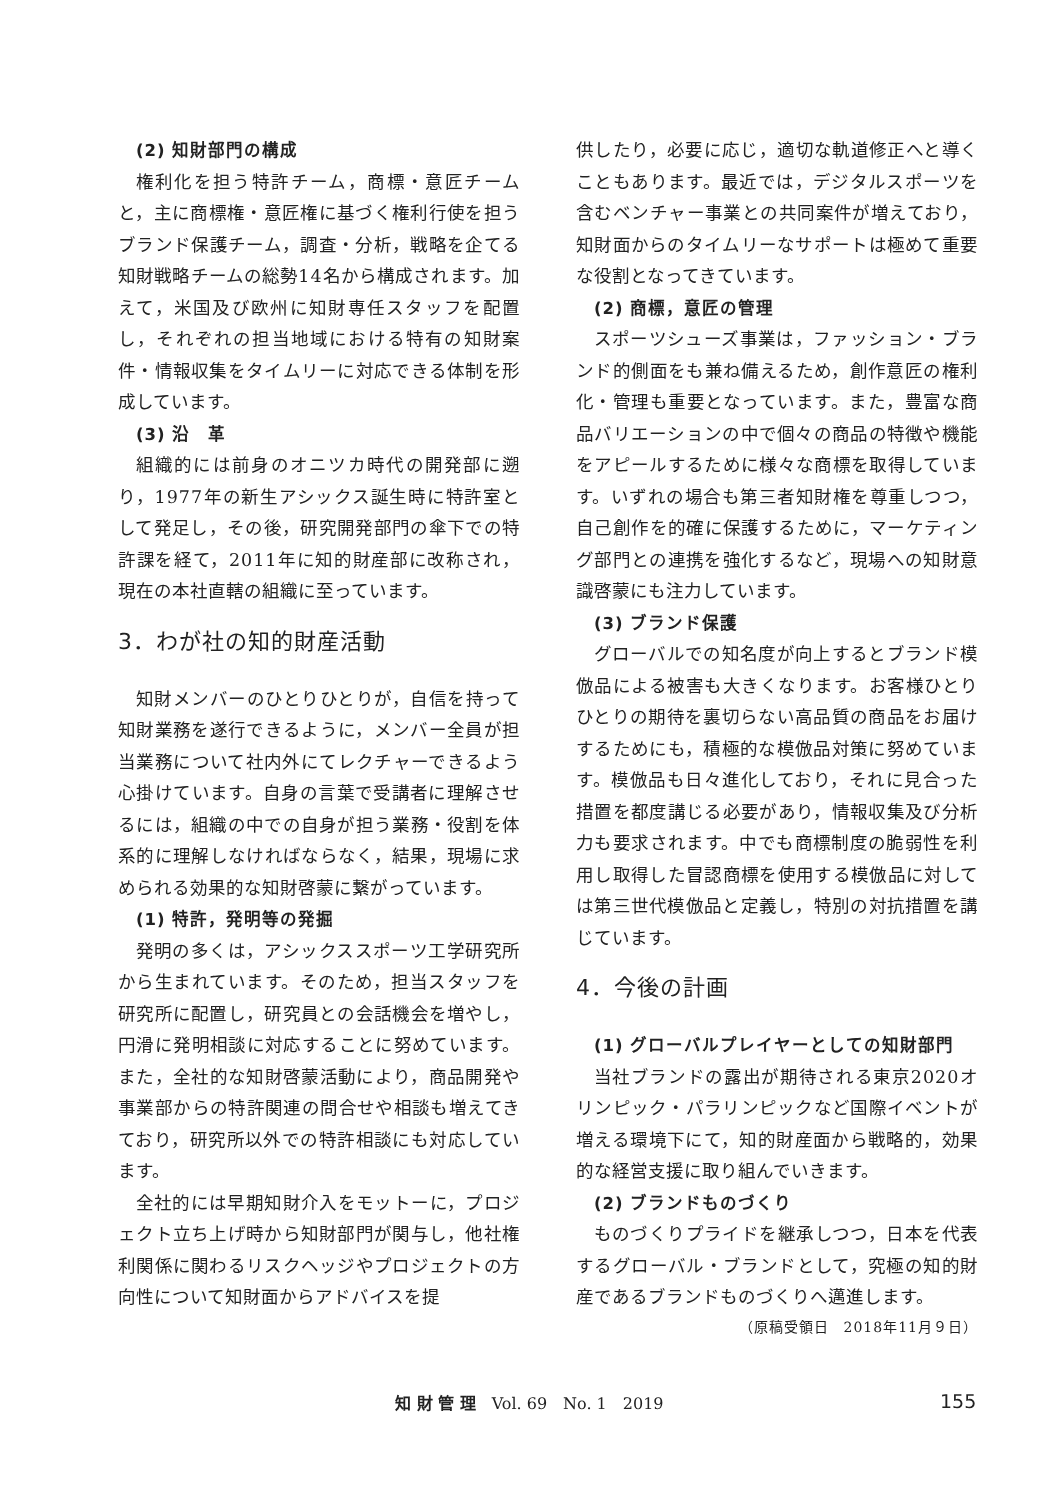(2) 知財部門の構成
権利化を担う特許チーム，商標・意匠チームと，主に商標権・意匠権に基づく権利行使を担うブランド保護チーム，調査・分析，戦略を企てる知財戦略チームの総勢14名から構成されます。加えて，米国及び欧州に知財専任スタッフを配置し，それぞれの担当地域における特有の知財案件・情報収集をタイムリーに対応できる体制を形成しています。
(3) 沿　革
組織的には前身のオニツカ時代の開発部に遡り，1977年の新生アシックス誕生時に特許室として発足し，その後，研究開発部門の傘下での特許課を経て，2011年に知的財産部に改称され，現在の本社直轄の組織に至っています。
3．わが社の知的財産活動
知財メンバーのひとりひとりが，自信を持って知財業務を遂行できるように，メンバー全員が担当業務について社内外にてレクチャーできるよう心掛けています。自身の言葉で受講者に理解させるには，組織の中での自身が担う業務・役割を体系的に理解しなければならなく，結果，現場に求められる効果的な知財啓蒙に繋がっています。
(1) 特許，発明等の発掘
発明の多くは，アシックススポーツ工学研究所から生まれています。そのため，担当スタッフを研究所に配置し，研究員との会話機会を増やし，円滑に発明相談に対応することに努めています。また，全社的な知財啓蒙活動により，商品開発や事業部からの特許関連の問合せや相談も増えてきており，研究所以外での特許相談にも対応しています。
全社的には早期知財介入をモットーに，プロジェクト立ち上げ時から知財部門が関与し，他社権利関係に関わるリスクヘッジやプロジェクトの方向性について知財面からアドバイスを提
供したり，必要に応じ，適切な軌道修正へと導くこともあります。最近では，デジタルスポーツを含むベンチャー事業との共同案件が増えており，知財面からのタイムリーなサポートは極めて重要な役割となってきています。
(2) 商標，意匠の管理
スポーツシューズ事業は，ファッション・ブランド的側面をも兼ね備えるため，創作意匠の権利化・管理も重要となっています。また，豊富な商品バリエーションの中で個々の商品の特徴や機能をアピールするために様々な商標を取得しています。いずれの場合も第三者知財権を尊重しつつ，自己創作を的確に保護するために，マーケティング部門との連携を強化するなど，現場への知財意識啓蒙にも注力しています。
(3) ブランド保護
グローバルでの知名度が向上するとブランド模倣品による被害も大きくなります。お客様ひとりひとりの期待を裏切らない高品質の商品をお届けするためにも，積極的な模倣品対策に努めています。模倣品も日々進化しており，それに見合った措置を都度講じる必要があり，情報収集及び分析力も要求されます。中でも商標制度の脆弱性を利用し取得した冒認商標を使用する模倣品に対しては第三世代模倣品と定義し，特別の対抗措置を講じています。
4．今後の計画
(1) グローバルプレイヤーとしての知財部門
当社ブランドの露出が期待される東京2020オリンピック・パラリンピックなど国際イベントが増える環境下にて，知的財産面から戦略的，効果的な経営支援に取り組んでいきます。
(2) ブランドものづくり
ものづくりプライドを継承しつつ，日本を代表するグローバル・ブランドとして，究極の知的財産であるブランドものづくりへ邁進します。
（原稿受領日　2018年11月９日）
知 財 管 理　Vol. 69　No. 1　2019 155